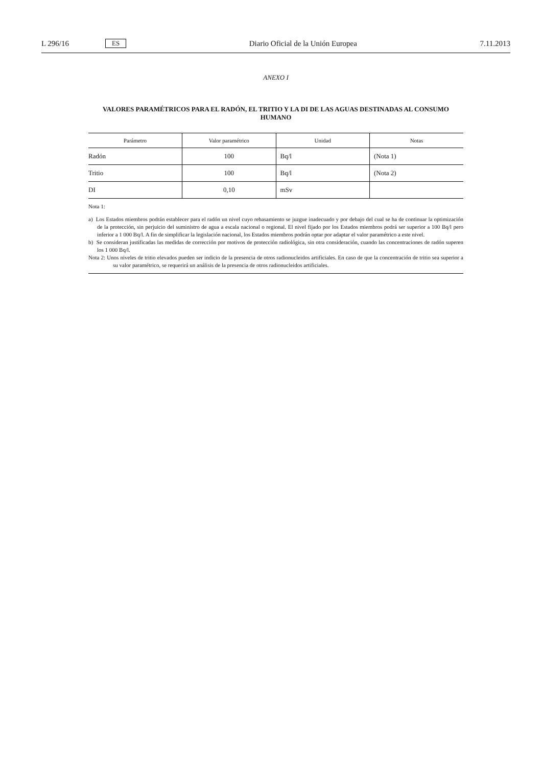L 296/16 ES Diario Oficial de la Unión Europea 7.11.2013
ANEXO I
VALORES PARAMÉTRICOS PARA EL RADÓN, EL TRITIO Y LA DI DE LAS AGUAS DESTINADAS AL CONSUMO HUMANO
| Parámetro | Valor paramétrico | Unidad | Notas |
| --- | --- | --- | --- |
| Radón | 100 | Bq/l | (Nota 1) |
| Tritio | 100 | Bq/l | (Nota 2) |
| DI | 0,10 | mSv | |
Nota 1:
a) Los Estados miembros podrán establecer para el radón un nivel cuyo rebasamiento se juzgue inadecuado y por debajo del cual se ha de continuar la optimización de la protección, sin perjuicio del suministro de agua a escala nacional o regional. El nivel fijado por los Estados miembros podrá ser superior a 100 Bq/l pero inferior a 1 000 Bq/l. A fin de simplificar la legislación nacional, los Estados miembros podrán optar por adaptar el valor paramétrico a este nivel.
b) Se consideran justificadas las medidas de corrección por motivos de protección radiológica, sin otra consideración, cuando las concentraciones de radón superen los 1 000 Bq/l.
Nota 2: Unos niveles de tritio elevados pueden ser indicio de la presencia de otros radionucleidos artificiales. En caso de que la concentración de tritio sea superior a su valor paramétrico, se requerirá un análisis de la presencia de otros radionucleidos artificiales.